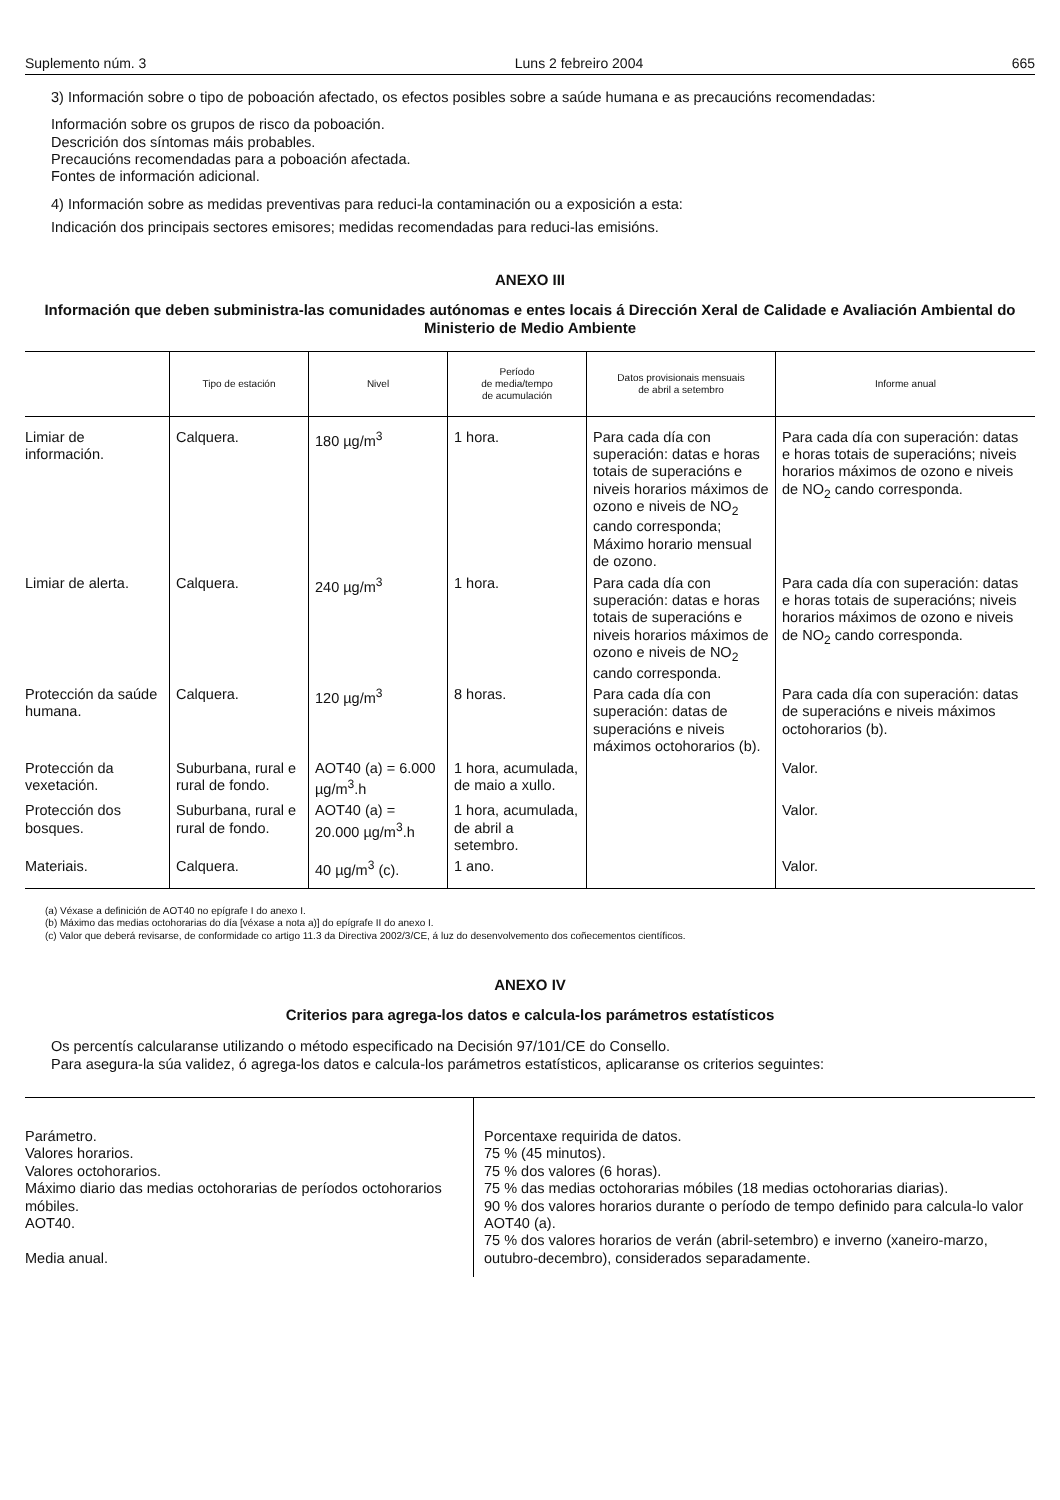Suplemento núm. 3 Luns 2 febreiro 2004 665
3) Información sobre o tipo de poboación afectado, os efectos posibles sobre a saúde humana e as precaucións recomendadas:
Información sobre os grupos de risco da poboación.
Descrición dos síntomas máis probables.
Precaucións recomendadas para a poboación afectada.
Fontes de información adicional.
4) Información sobre as medidas preventivas para reduci-la contaminación ou a exposición a esta:
Indicación dos principais sectores emisores; medidas recomendadas para reduci-las emisións.
ANEXO III
Información que deben subministra-las comunidades autónomas e entes locais á Dirección Xeral de Calidade e Avaliación Ambiental do Ministerio de Medio Ambiente
| | Tipo de estación | Nivel | Período de media/tempo de acumulación | Datos provisionais mensuais de abril a setembro | Informe anual |
| --- | --- | --- | --- | --- | --- |
| Limiar de información. | Calquera. | 180 µg/m<sup>3</sup> | 1 hora. | Para cada día con superación: datas e horas totais de superacións e niveis horarios máximos de ozono e niveis de NO<sub>2</sub> cando corresponda; Máximo horario mensual de ozono. | Para cada día con superación: datas e horas totais de superacións; niveis horarios máximos de ozono e niveis de NO<sub>2</sub> cando corresponda. |
| Limiar de alerta. | Calquera. | 240 µg/m<sup>3</sup> | 1 hora. | Para cada día con superación: datas e horas totais de superacións e niveis horarios máximos de ozono e niveis de NO<sub>2</sub> cando corresponda. | Para cada día con superación: datas e horas totais de superacións; niveis horarios máximos de ozono e niveis de NO<sub>2</sub> cando corresponda. |
| Protección da saúde humana. | Calquera. | 120 µg/m<sup>3</sup> | 8 horas. | Para cada día con superación: datas de superacións e niveis máximos octohorarios (b). | Para cada día con superación: datas de superacións e niveis máximos octohorarios (b). |
| Protección da vexetación. | Suburbana, rural e rural de fondo. | AOT40 (a) = 6.000 µg/m<sup>3</sup>.h | 1 hora, acumulada, de maio a xullo. | | Valor. |
| Protección dos bosques. | Suburbana, rural e rural de fondo. | AOT40 (a) = 20.000 µg/m<sup>3</sup>.h | 1 hora, acumulada, de abril a setembro. | | Valor. |
| Materiais. | Calquera. | 40 µg/m<sup>3</sup> (c). | 1 ano. | | Valor. |
(a) Véxase a definición de AOT40 no epígrafe I do anexo I.
(b) Máximo das medias octohorarias do día [véxase a nota a)] do epígrafe II do anexo I.
(c) Valor que deberá revisarse, de conformidade co artigo 11.3 da Directiva 2002/3/CE, á luz do desenvolvemento dos coñecementos científicos.
ANEXO IV
Criterios para agrega-los datos e calcula-los parámetros estatísticos
Os percentís calcularanse utilizando o método especificado na Decisión 97/101/CE do Consello.
Para asegura-la súa validez, ó agrega-los datos e calcula-los parámetros estatísticos, aplicaranse os criterios seguintes:
| Parámetro. Valores horarios. Valores octohorarios. Máximo diario das medias octohorarias de períodos octohorarios móbiles. AOT40. Media anual. | Porcentaxe requirida de datos. 75 % (45 minutos). 75 % dos valores (6 horas). 75 % das medias octohorarias móbiles (18 medias octohorarias diarias). 90 % dos valores horarios durante o período de tempo definido para calcula-lo valor AOT40 (a). 75 % dos valores horarios de verán (abril-setembro) e inverno (xaneiro-marzo, outubro-decembro), considerados separadamente. |